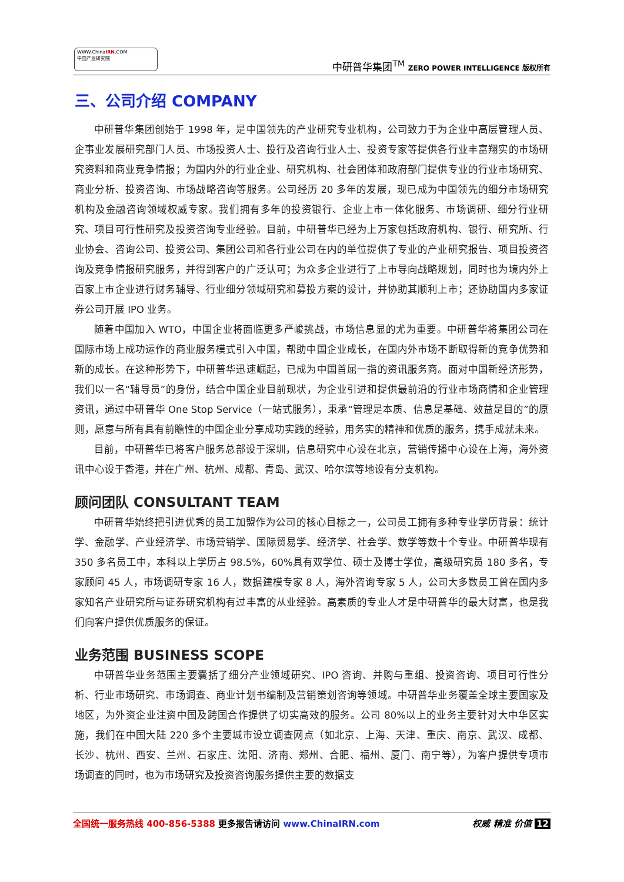WWW.ChinaIRN.COM
中国产业研究院
中研普华集团<sup>TM</sup> ZERO POWER INTELLIGENCE 版权所有
三、公司介绍 COMPANY
中研普华集团创始于 1998 年，是中国领先的产业研究专业机构，公司致力于为企业中高层管理人员、企事业发展研究部门人员、市场投资人士、投行及咨询行业人士、投资专家等提供各行业丰富翔实的市场研究资料和商业竞争情报；为国内外的行业企业、研究机构、社会团体和政府部门提供专业的行业市场研究、商业分析、投资咨询、市场战略咨询等服务。公司经历 20 多年的发展，现已成为中国领先的细分市场研究机构及金融咨询领域权威专家。我们拥有多年的投资银行、企业上市一体化服务、市场调研、细分行业研究、项目可行性研究及投资咨询专业经验。目前，中研普华已经为上万家包括政府机构、银行、研究所、行业协会、咨询公司、投资公司、集团公司和各行业公司在内的单位提供了专业的产业研究报告、项目投资咨询及竞争情报研究服务，并得到客户的广泛认可；为众多企业进行了上市导向战略规划，同时也为境内外上百家上市企业进行财务辅导、行业细分领域研究和募投方案的设计，并协助其顺利上市；还协助国内多家证券公司开展 IPO 业务。
随着中国加入 WTO，中国企业将面临更多严峻挑战，市场信息显的尤为重要。中研普华将集团公司在国际市场上成功运作的商业服务模式引入中国，帮助中国企业成长，在国内外市场不断取得新的竞争优势和新的成长。在这种形势下，中研普华迅速崛起，已成为中国首屈一指的资讯服务商。面对中国新经济形势，我们以一名“辅导员”的身份，结合中国企业目前现状，为企业引进和提供最前沿的行业市场商情和企业管理资讯，通过中研普华 One Stop Service（一站式服务），秉承“管理是本质、信息是基础、效益是目的”的原则，愿意与所有具有前瞻性的中国企业分享成功实践的经验，用务实的精神和优质的服务，携手成就未来。
目前，中研普华已将客户服务总部设于深圳，信息研究中心设在北京，营销传播中心设在上海，海外资讯中心设于香港，并在广州、杭州、成都、青岛、武汉、哈尔滨等地设有分支机构。
顾问团队 CONSULTANT TEAM
中研普华始终把引进优秀的员工加盟作为公司的核心目标之一，公司员工拥有多种专业学历背景：统计学、金融学、产业经济学、市场营销学、国际贸易学、经济学、社会学、数学等数十个专业。中研普华现有 350 多名员工中，本科以上学历占 98.5%，60%具有双学位、硕士及博士学位，高级研究员 180 多名，专家顾问 45 人，市场调研专家 16 人，数据建模专家 8 人，海外咨询专家 5 人，公司大多数员工曾在国内多家知名产业研究所与证券研究机构有过丰富的从业经验。高素质的专业人才是中研普华的最大财富，也是我们向客户提供优质服务的保证。
业务范围 BUSINESS SCOPE
中研普华业务范围主要囊括了细分产业领域研究、IPO 咨询、并购与重组、投资咨询、项目可行性分析、行业市场研究、市场调查、商业计划书编制及营销策划咨询等领域。中研普华业务覆盖全球主要国家及地区，为外资企业注资中国及跨国合作提供了切实高效的服务。公司 80%以上的业务主要针对大中华区实施，我们在中国大陆 220 多个主要城市设立调查网点（如北京、上海、天津、重庆、南京、武汉、成都、长沙、杭州、西安、兰州、石家庄、沈阳、济南、郑州、合肥、福州、厦门、南宁等），为客户提供专项市场调查的同时，也为市场研究及投资咨询服务提供主要的数据支
全国统一服务热线 400-856-5388 更多报告请访问 www.ChinaIRN.com
权威 精准 价值 12